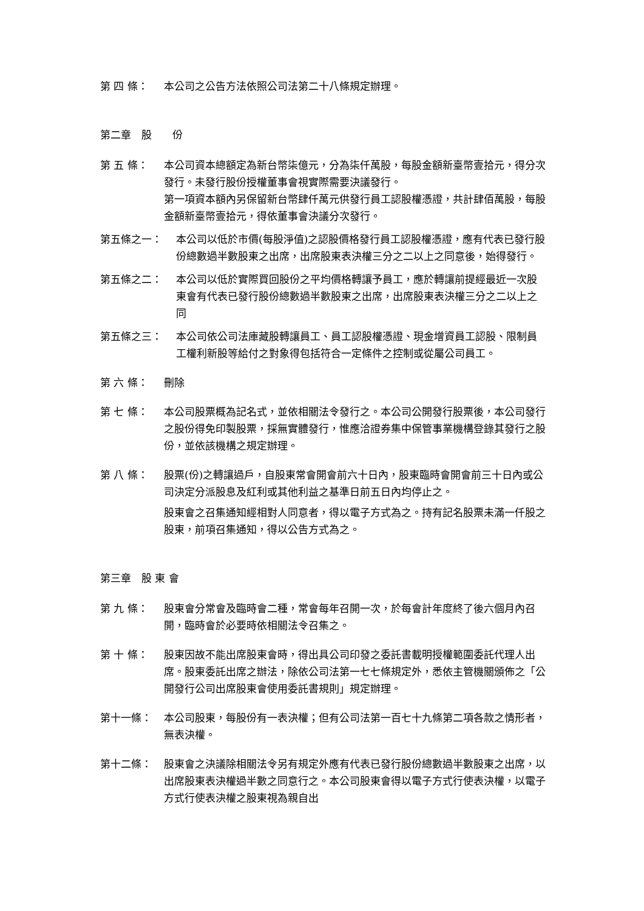第 四 條： 本公司之公告方法依照公司法第二十八條規定辦理。
第二章　股　　份
第 五 條： 本公司資本總額定為新台幣柒億元，分為柒仟萬股，每股金額新臺幣壹拾元，得分次發行。未發行股份授權董事會視實際需要決議發行。
第一項資本額內另保留新台幣肆仟萬元供發行員工認股權憑證，共計肆佰萬股，每股金額新臺幣壹拾元，得依董事會決議分次發行。
第五條之一： 本公司以低於市價(每股淨值)之認股價格發行員工認股權憑證，應有代表已發行股份總數過半數股東之出席，出席股東表決權三分之二以上之同意後，始得發行。
第五條之二： 本公司以低於實際買回股份之平均價格轉讓予員工，應於轉讓前提經最近一次股東會有代表已發行股份總數過半數股東之出席，出席股東表決權三分之二以上之同
第五條之三： 本公司依公司法庫藏股轉讓員工、員工認股權憑證、現金增資員工認股、限制員工權利新股等給付之對象得包括符合一定條件之控制或從屬公司員工。
第 六 條： 刪除
第 七 條： 本公司股票概為記名式，並依相關法令發行之。本公司公開發行股票後，本公司發行之股份得免印製股票，採無實體發行，惟應洽證券集中保管事業機構登錄其發行之股份，並依該機構之規定辦理。
第 八 條： 股票(份)之轉讓過戶，自股東常會開會前六十日內，股東臨時會開會前三十日內或公司決定分派股息及紅利或其他利益之基準日前五日內均停止之。
股東會之召集通知經相對人同意者，得以電子方式為之。持有記名股票未滿一仟股之股東，前項召集通知，得以公告方式為之。
第三章　股 東 會
第 九 條： 股東會分常會及臨時會二種，常會每年召開一次，於每會計年度終了後六個月內召開，臨時會於必要時依相關法令召集之。
第 十 條： 股東因故不能出席股東會時，得出具公司印發之委託書載明授權範圍委託代理人出席。股東委託出席之辦法，除依公司法第一七七條規定外，悉依主管機關頒佈之「公開發行公司出席股東會使用委託書規則」規定辦理。
第十一條： 本公司股東，每股份有一表決權；但有公司法第一百七十九條第二項各款之情形者，無表決權。
第十二條： 股東會之決議除相關法令另有規定外應有代表已發行股份總數過半數股東之出席，以出席股東表決權過半數之同意行之。本公司股東會得以電子方式行使表決權，以電子方式行使表決權之股東視為親自出